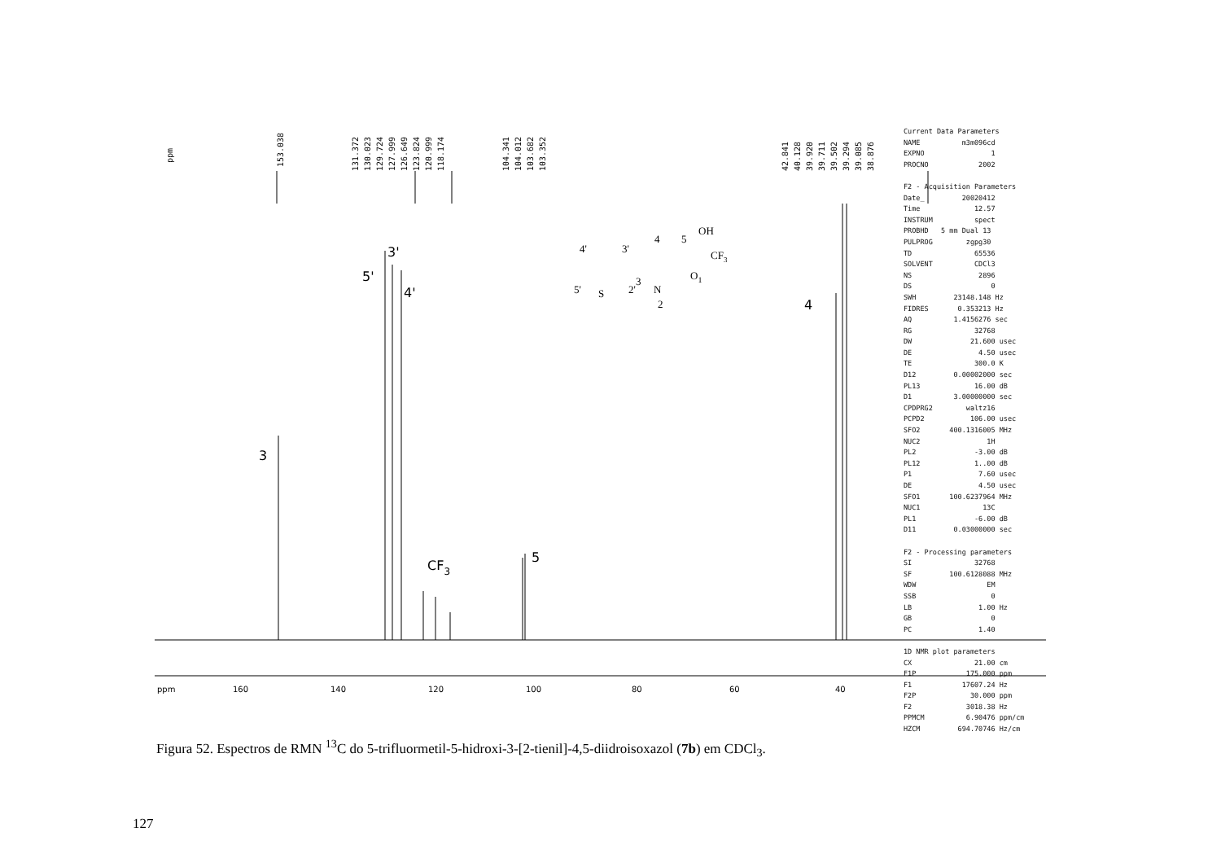ppm
153.038
131.372
130.023
129.724
127.999
126.649
123.824
120.999
118.174
104.341
104.012
103.682
103.352
42.841
40.128
39.920
39.711
39.502
39.294
39.085
38.876
3
5'
3'
4'
CF3
5
4
ppm
160
140
120
100
80
60
40
OH
CF3
N
O1
S
2
3
4
5
4'
3'
5'
2'
Current Data Parameters NAME m3m096cd EXPNO 1 PROCNO 2002 F2 - Acquisition Parameters Date_ 20020412 Time 12.57 INSTRUM spect PROBHD 5 mm Dual 13 PULPROG zgpg30 TD 65536 SOLVENT CDCl3 NS 2896 DS 0 SWH 23148.148 Hz FIDRES 0.353213 Hz AQ 1.4156276 sec RG 32768 DW 21.600 usec DE 4.50 usec TE 300.0 K D12 0.00002000 sec PL13 16.00 dB D1 3.00000000 sec CPDPRG2 waltz16 PCPD2 106.00 usec SFO2 400.1316005 MHz NUC2 1H PL2 -3.00 dB PL12 1..00 dB P1 7.60 usec DE 4.50 usec SFO1 100.6237964 MHz NUC1 13C PL1 -6.00 dB D11 0.03000000 sec F2 - Processing parameters SI 32768 SF 100.6128088 MHz WDW EM SSB 0 LB 1.00 Hz GB 0 PC 1.40 1D NMR plot parameters CX 21.00 cm F1P 175.000 ppm F1 17607.24 Hz F2P 30.000 ppm F2 3018.38 Hz PPMCM 6.90476 ppm/cm HZCM 694.70746 Hz/cm
Figura 52. Espectros de RMN <sup>13</sup>C do 5-trifluormetil-5-hidroxi-3-[2-tienil]-4,5-diidroisoxazol (7b) em CDCl<sub>3</sub>.
127